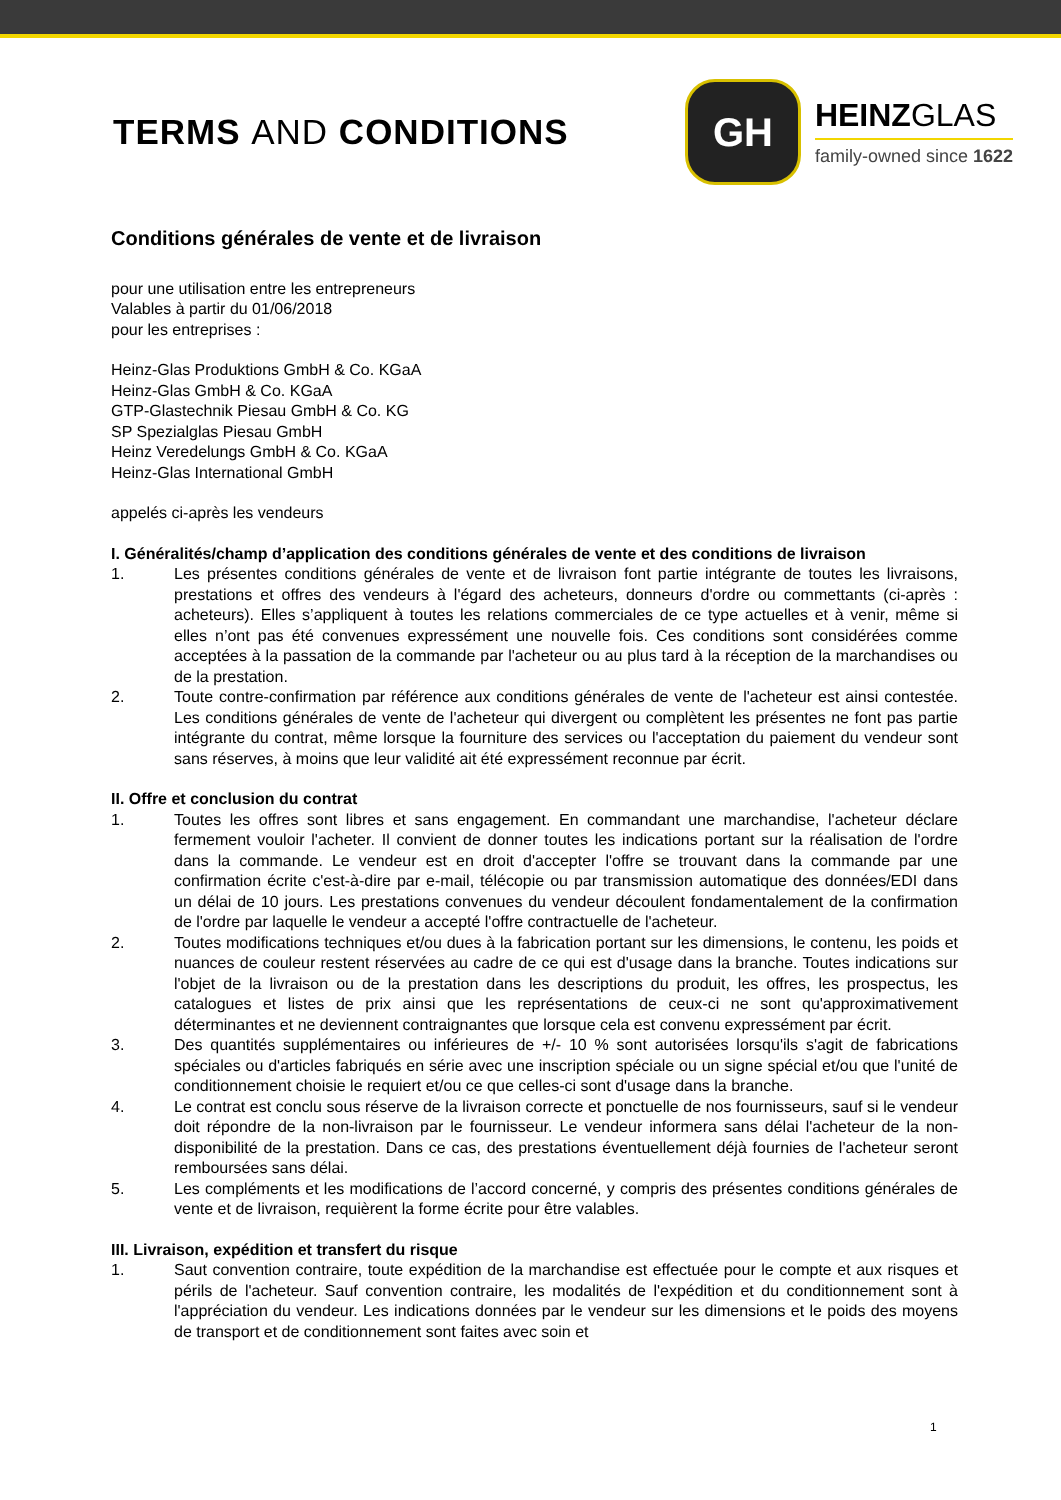TERMS AND CONDITIONS
GH
HEINZGLAS
family-owned since 1622
Conditions générales de vente et de livraison
pour une utilisation entre les entrepreneurs
Valables à partir du 01/06/2018
pour les entreprises :
Heinz-Glas Produktions GmbH & Co. KGaA
Heinz-Glas GmbH & Co. KGaA
GTP-Glastechnik Piesau GmbH & Co. KG
SP Spezialglas Piesau GmbH
Heinz Veredelungs GmbH & Co. KGaA
Heinz-Glas International GmbH
appelés ci-après les vendeurs
I. Généralités/champ d’application des conditions générales de vente et des conditions de livraison
1. Les présentes conditions générales de vente et de livraison font partie intégrante de toutes les livraisons, prestations et offres des vendeurs à l'égard des acheteurs, donneurs d'ordre ou commettants (ci-après : acheteurs). Elles s’appliquent à toutes les relations commerciales de ce type actuelles et à venir, même si elles n’ont pas été convenues expressément une nouvelle fois. Ces conditions sont considérées comme acceptées à la passation de la commande par l'acheteur ou au plus tard à la réception de la marchandises ou de la prestation.
2. Toute contre-confirmation par référence aux conditions générales de vente de l'acheteur est ainsi contestée. Les conditions générales de vente de l'acheteur qui divergent ou complètent les présentes ne font pas partie intégrante du contrat, même lorsque la fourniture des services ou l'acceptation du paiement du vendeur sont sans réserves, à moins que leur validité ait été expressément reconnue par écrit.
II. Offre et conclusion du contrat
1. Toutes les offres sont libres et sans engagement. En commandant une marchandise, l'acheteur déclare fermement vouloir l'acheter. Il convient de donner toutes les indications portant sur la réalisation de l'ordre dans la commande. Le vendeur est en droit d'accepter l'offre se trouvant dans la commande par une confirmation écrite c'est-à-dire par e-mail, télécopie ou par transmission automatique des données/EDI dans un délai de 10 jours. Les prestations convenues du vendeur découlent fondamentalement de la confirmation de l'ordre par laquelle le vendeur a accepté l'offre contractuelle de l'acheteur.
2. Toutes modifications techniques et/ou dues à la fabrication portant sur les dimensions, le contenu, les poids et nuances de couleur restent réservées au cadre de ce qui est d'usage dans la branche. Toutes indications sur l'objet de la livraison ou de la prestation dans les descriptions du produit, les offres, les prospectus, les catalogues et listes de prix ainsi que les représentations de ceux-ci ne sont qu'approximativement déterminantes et ne deviennent contraignantes que lorsque cela est convenu expressément par écrit.
3. Des quantités supplémentaires ou inférieures de +/- 10 % sont autorisées lorsqu'ils s'agit de fabrications spéciales ou d'articles fabriqués en série avec une inscription spéciale ou un signe spécial et/ou que l'unité de conditionnement choisie le requiert et/ou ce que celles-ci sont d'usage dans la branche.
4. Le contrat est conclu sous réserve de la livraison correcte et ponctuelle de nos fournisseurs, sauf si le vendeur doit répondre de la non-livraison par le fournisseur. Le vendeur informera sans délai l'acheteur de la non-disponibilité de la prestation. Dans ce cas, des prestations éventuellement déjà fournies de l'acheteur seront remboursées sans délai.
5. Les compléments et les modifications de l’accord concerné, y compris des présentes conditions générales de vente et de livraison, requièrent la forme écrite pour être valables.
III. Livraison, expédition et transfert du risque
1. Saut convention contraire, toute expédition de la marchandise est effectuée pour le compte et aux risques et périls de l'acheteur. Sauf convention contraire, les modalités de l'expédition et du conditionnement sont à l'appréciation du vendeur. Les indications données par le vendeur sur les dimensions et le poids des moyens de transport et de conditionnement sont faites avec soin et
1